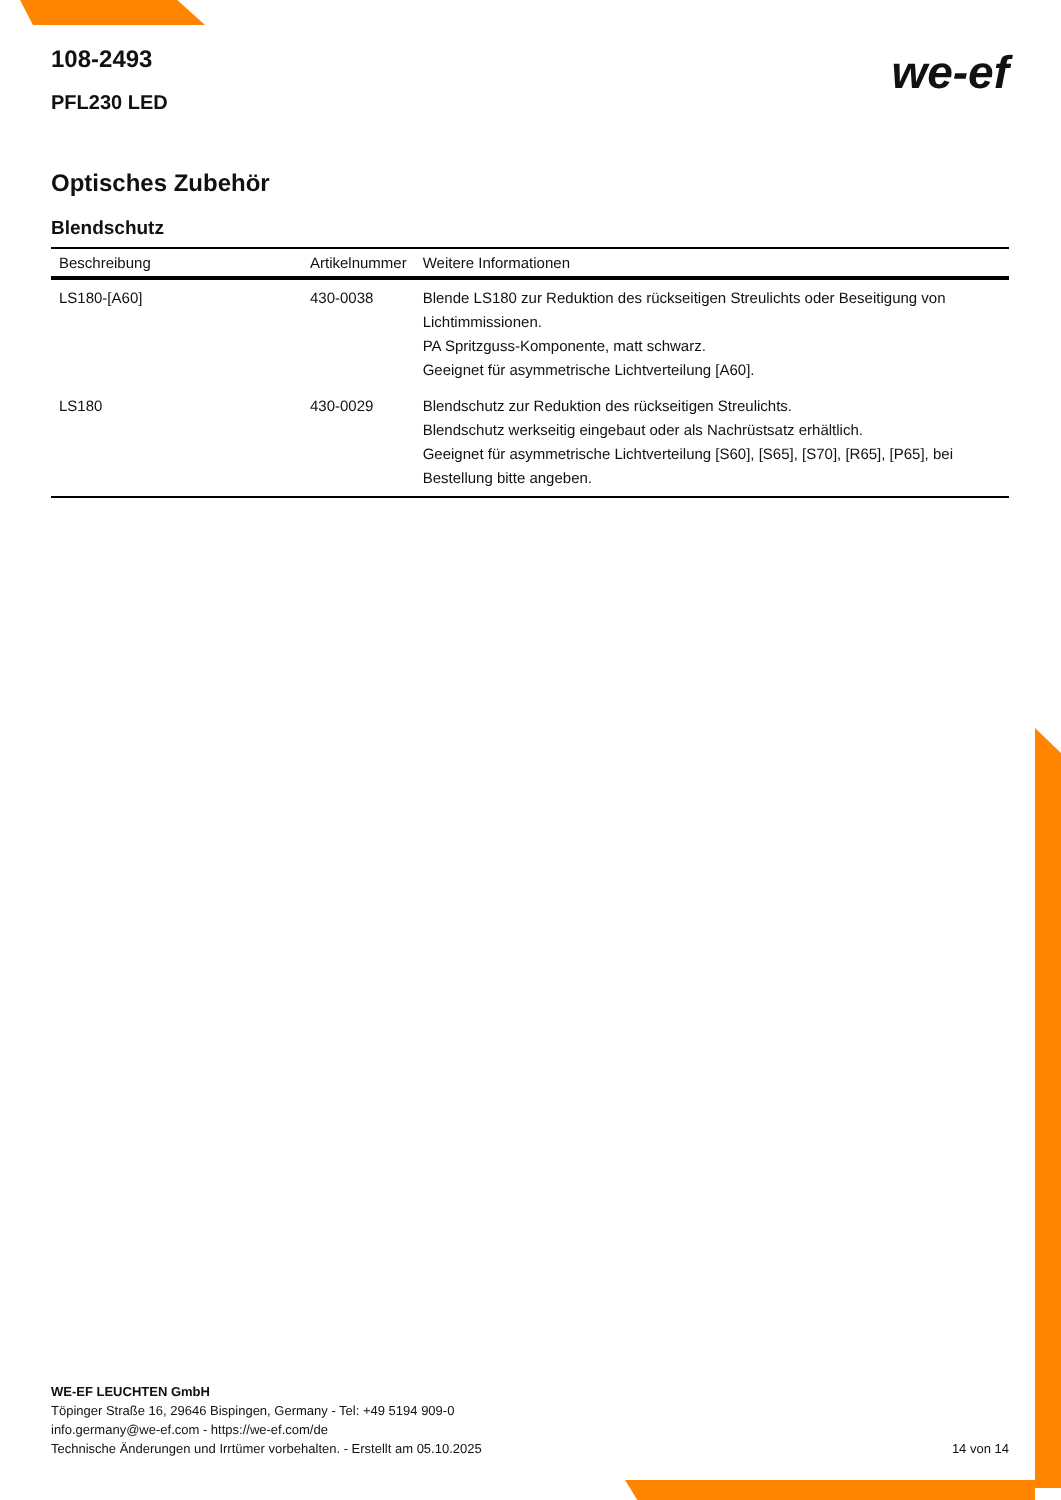we-ef
108-2493
PFL230 LED
Optisches Zubehör
Blendschutz
| Beschreibung | Artikelnummer | Weitere Informationen |
| --- | --- | --- |
| LS180-[A60] | 430-0038 | Blende LS180 zur Reduktion des rückseitigen Streulichts oder Beseitigung von Lichtimmissionen. PA Spritzguss-Komponente, matt schwarz. Geeignet für asymmetrische Lichtverteilung [A60]. |
| LS180 | 430-0029 | Blendschutz zur Reduktion des rückseitigen Streulichts. Blendschutz werkseitig eingebaut oder als Nachrüstsatz erhältlich. Geeignet für asymmetrische Lichtverteilung [S60], [S65], [S70], [R65], [P65], bei Bestellung bitte angeben. |
WE-EF LEUCHTEN GmbH
Töpinger Straße 16, 29646 Bispingen, Germany - Tel: +49 5194 909-0
info.germany@we-ef.com - https://we-ef.com/de
Technische Änderungen und Irrtümer vorbehalten. - Erstellt am 05.10.2025
14 von 14